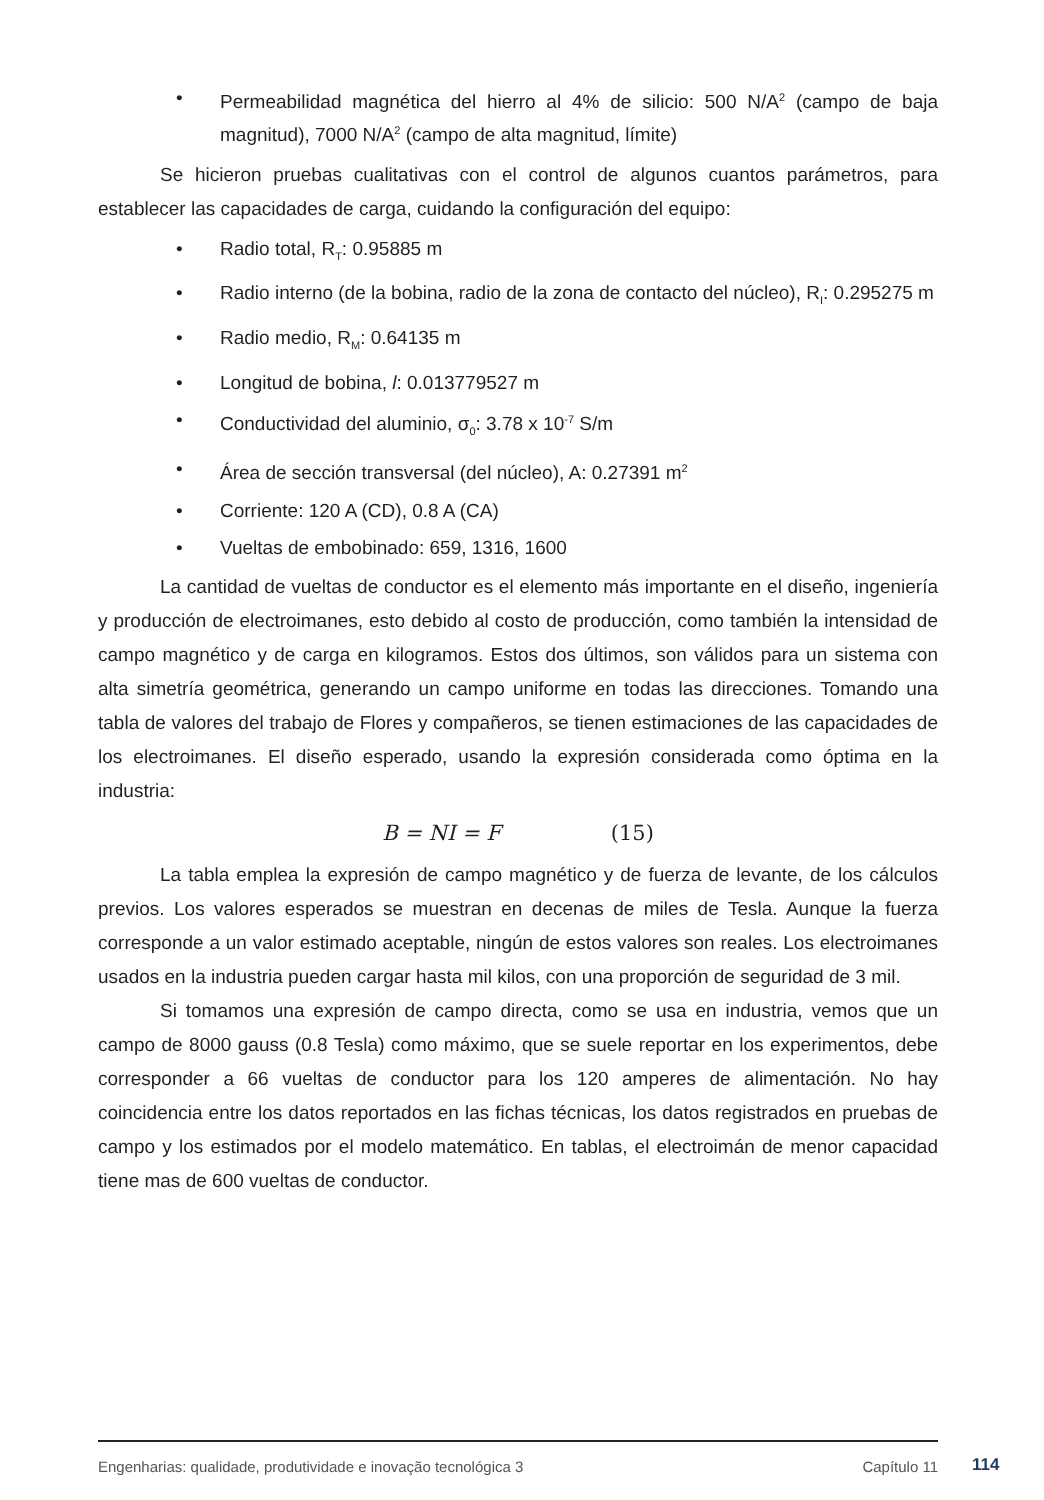• Permeabilidad magnética del hierro al 4% de silicio: 500 N/A<sup>2</sup> (campo de baja magnitud), 7000 N/A<sup>2</sup> (campo de alta magnitud, límite)
Se hicieron pruebas cualitativas con el control de algunos cuantos parámetros, para establecer las capacidades de carga, cuidando la configuración del equipo:
• Radio total, R<sub>T</sub>: 0.95885 m
• Radio interno (de la bobina, radio de la zona de contacto del núcleo), R<sub>I</sub>: 0.295275 m
• Radio medio, R<sub>M</sub>: 0.64135 m
• Longitud de bobina, l: 0.013779527 m
• Conductividad del aluminio, σ<sub>0</sub>: 3.78 x 10<sup>-7</sup> S/m
• Área de sección transversal (del núcleo), A: 0.27391 m<sup>2</sup>
• Corriente: 120 A (CD), 0.8 A (CA)
• Vueltas de embobinado: 659, 1316, 1600
La cantidad de vueltas de conductor es el elemento más importante en el diseño, ingeniería y producción de electroimanes, esto debido al costo de producción, como también la intensidad de campo magnético y de carga en kilogramos. Estos dos últimos, son válidos para un sistema con alta simetría geométrica, generando un campo uniforme en todas las direcciones. Tomando una tabla de valores del trabajo de Flores y compañeros, se tienen estimaciones de las capacidades de los electroimanes. El diseño esperado, usando la expresión considerada como óptima en la industria:
B = NI = F (15)
La tabla emplea la expresión de campo magnético y de fuerza de levante, de los cálculos previos. Los valores esperados se muestran en decenas de miles de Tesla. Aunque la fuerza corresponde a un valor estimado aceptable, ningún de estos valores son reales. Los electroimanes usados en la industria pueden cargar hasta mil kilos, con una proporción de seguridad de 3 mil.
Si tomamos una expresión de campo directa, como se usa en industria, vemos que un campo de 8000 gauss (0.8 Tesla) como máximo, que se suele reportar en los experimentos, debe corresponder a 66 vueltas de conductor para los 120 amperes de alimentación. No hay coincidencia entre los datos reportados en las fichas técnicas, los datos registrados en pruebas de campo y los estimados por el modelo matemático. En tablas, el electroimán de menor capacidad tiene mas de 600 vueltas de conductor.
Engenharias: qualidade, produtividade e inovação tecnológica 3 Capítulo 11 114